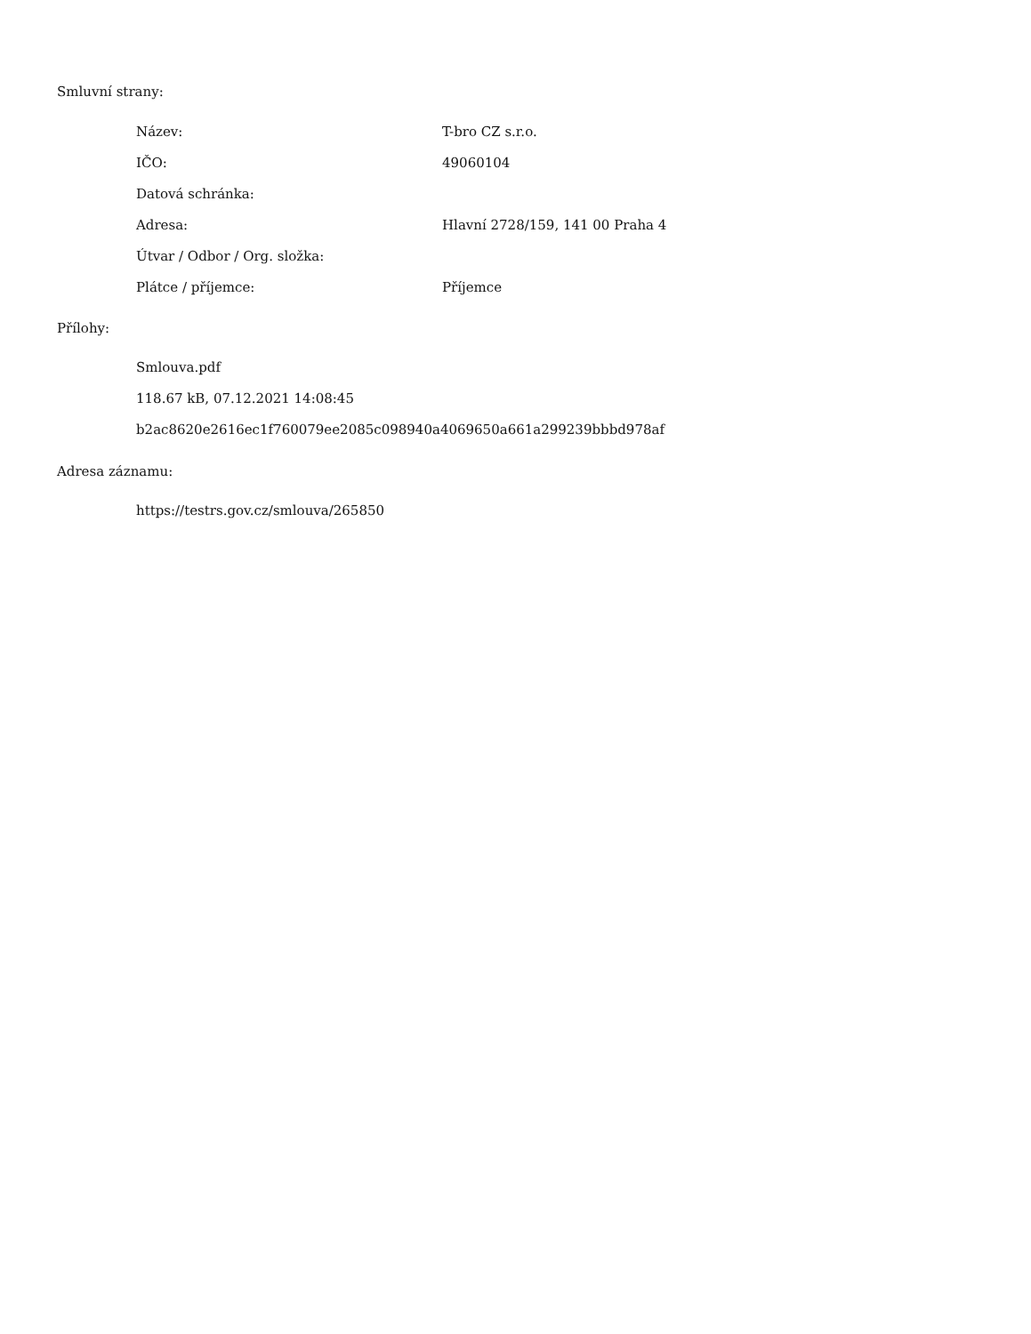Smluvní strany:
| Název: | T-bro CZ s.r.o. |
| IČO: | 49060104 |
| Datová schránka: | |
| Adresa: | Hlavní 2728/159, 141 00 Praha 4 |
| Útvar / Odbor / Org. složka: | |
| Plátce / příjemce: | Příjemce |
Přílohy:
Smlouva.pdf
118.67 kB, 07.12.2021 14:08:45
b2ac8620e2616ec1f760079ee2085c098940a4069650a661a299239bbbd978af
Adresa záznamu:
https://testrs.gov.cz/smlouva/265850